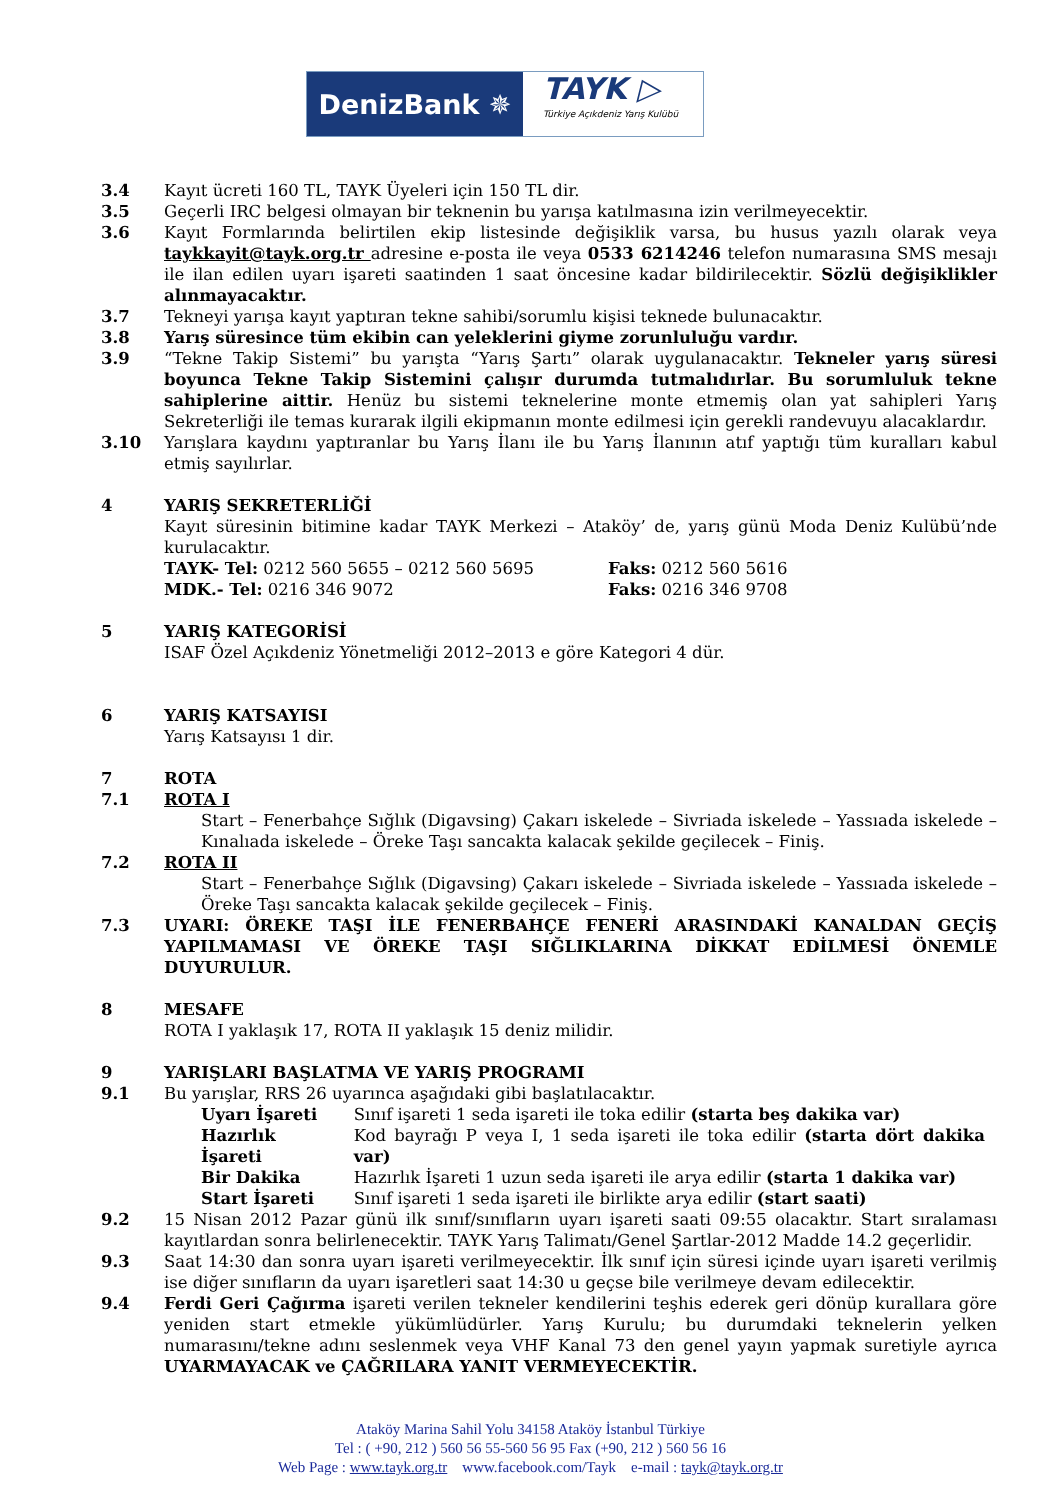DenizBank ✵
TAYK ▷
Türkiye Açıkdeniz Yarış Kulübü
3.4 Kayıt ücreti 160 TL, TAYK Üyeleri için 150 TL dir.
3.5 Geçerli IRC belgesi olmayan bir teknenin bu yarışa katılmasına izin verilmeyecektir.
3.6 Kayıt Formlarında belirtilen ekip listesinde değişiklik varsa, bu husus yazılı olarak veya taykkayit@tayk.org.tr adresine e-posta ile veya 0533 6214246 telefon numarasına SMS mesajı ile ilan edilen uyarı işareti saatinden 1 saat öncesine kadar bildirilecektir. Sözlü değişiklikler alınmayacaktır.
3.7 Tekneyi yarışa kayıt yaptıran tekne sahibi/sorumlu kişisi teknede bulunacaktır.
3.8 Yarış süresince tüm ekibin can yeleklerini giyme zorunluluğu vardır.
3.9 “Tekne Takip Sistemi” bu yarışta “Yarış Şartı” olarak uygulanacaktır. Tekneler yarış süresi boyunca Tekne Takip Sistemini çalışır durumda tutmalıdırlar. Bu sorumluluk tekne sahiplerine aittir. Henüz bu sistemi teknelerine monte etmemiş olan yat sahipleri Yarış Sekreterliği ile temas kurarak ilgili ekipmanın monte edilmesi için gerekli randevuyu alacaklardır.
3.10 Yarışlara kaydını yaptıranlar bu Yarış İlanı ile bu Yarış İlanının atıf yaptığı tüm kuralları kabul etmiş sayılırlar.
4 YARIŞ SEKRETERLİĞİ
Kayıt süresinin bitimine kadar TAYK Merkezi – Ataköy’ de, yarış günü Moda Deniz Kulübü’nde kurulacaktır.
| TAYK- Tel: 0212 560 5655 – 0212 560 5695 | Faks: 0212 560 5616 |
| MDK.- Tel: 0216 346 9072 | Faks: 0216 346 9708 |
5 YARIŞ KATEGORİSİ
ISAF Özel Açıkdeniz Yönetmeliği 2012–2013 e göre Kategori 4 dür.
6 YARIŞ KATSAYISI
Yarış Katsayısı 1 dir.
7 ROTA
7.1 ROTA I
Start – Fenerbahçe Sığlık (Digavsing) Çakarı iskelede – Sivriada iskelede – Yassıada iskelede – Kınalıada iskelede – Öreke Taşı sancakta kalacak şekilde geçilecek – Finiş.
7.2 ROTA II
Start – Fenerbahçe Sığlık (Digavsing) Çakarı iskelede – Sivriada iskelede – Yassıada iskelede – Öreke Taşı sancakta kalacak şekilde geçilecek – Finiş.
7.3 UYARI: ÖREKE TAŞI İLE FENERBAHÇE FENERİ ARASINDAKİ KANALDAN GEÇİŞ YAPILMAMASI VE ÖREKE TAŞI SIĞLIKLARINA DİKKAT EDİLMESİ ÖNEMLE DUYURULUR.
8 MESAFE
ROTA I yaklaşık 17, ROTA II yaklaşık 15 deniz milidir.
9 YARIŞLARI BAŞLATMA VE YARIŞ PROGRAMI
9.1 Bu yarışlar, RRS 26 uyarınca aşağıdaki gibi başlatılacaktır.
| Uyarı İşareti | Sınıf işareti 1 seda işareti ile toka edilir (starta beş dakika var) |
| Hazırlık İşareti | Kod bayrağı P veya I, 1 seda işareti ile toka edilir (starta dört dakika var) |
| Bir Dakika | Hazırlık İşareti 1 uzun seda işareti ile arya edilir (starta 1 dakika var) |
| Start İşareti | Sınıf işareti 1 seda işareti ile birlikte arya edilir (start saati) |
9.2 15 Nisan 2012 Pazar günü ilk sınıf/sınıfların uyarı işareti saati 09:55 olacaktır. Start sıralaması kayıtlardan sonra belirlenecektir. TAYK Yarış Talimatı/Genel Şartlar-2012 Madde 14.2 geçerlidir.
9.3 Saat 14:30 dan sonra uyarı işareti verilmeyecektir. İlk sınıf için süresi içinde uyarı işareti verilmiş ise diğer sınıfların da uyarı işaretleri saat 14:30 u geçse bile verilmeye devam edilecektir.
9.4 Ferdi Geri Çağırma işareti verilen tekneler kendilerini teşhis ederek geri dönüp kurallara göre yeniden start etmekle yükümlüdürler. Yarış Kurulu; bu durumdaki teknelerin yelken numarasını/tekne adını seslenmek veya VHF Kanal 73 den genel yayın yapmak suretiyle ayrıca UYARMAYACAK ve ÇAĞRILARA YANIT VERMEYECEKTİR.
Ataköy Marina Sahil Yolu 34158 Ataköy İstanbul Türkiye
Tel : ( +90, 212 ) 560 56 55-560 56 95 Fax (+90, 212 ) 560 56 16
Web Page : www.tayk.org.tr www.facebook.com/Tayk e-mail : tayk@tayk.org.tr